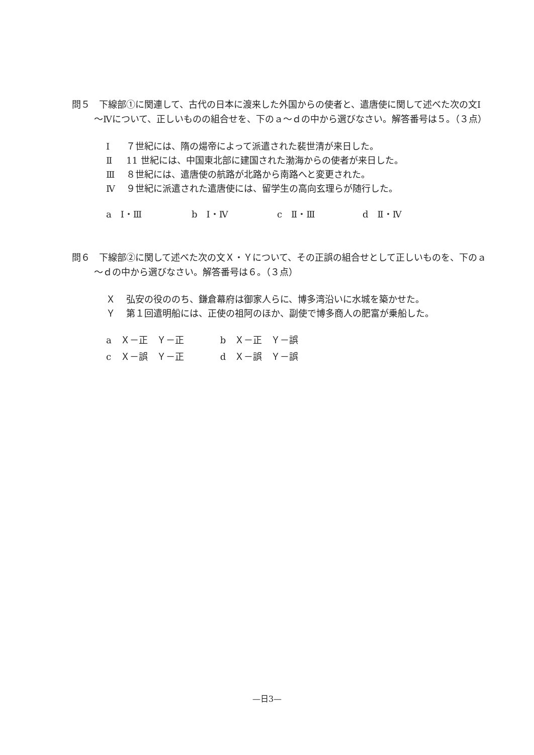問５　下線部①に関連して、古代の日本に渡来した外国からの使者と、遣唐使に関して述べた次の文Ⅰ～Ⅳについて、正しいものの組合せを、下のａ～ｄの中から選びなさい。解答番号は５。（３点）
Ⅰ ７世紀には、隋の煬帝によって派遣された裴世清が来日した。
Ⅱ 11 世紀には、中国東北部に建国された渤海からの使者が来日した。
Ⅲ ８世紀には、遣唐使の航路が北路から南路へと変更された。
Ⅳ ９世紀に派遣された遣唐使には、留学生の高向玄理らが随行した。
a　Ⅰ・Ⅲ b　Ⅰ・Ⅳ c　Ⅱ・Ⅲ d　Ⅱ・Ⅳ
問６　下線部②に関して述べた次の文Ｘ・Ｙについて、その正誤の組合せとして正しいものを、下のａ～ｄの中から選びなさい。解答番号は６。（３点）
Ｘ弘安の役ののち、鎌倉幕府は御家人らに、博多湾沿いに水城を築かせた。
Ｙ第１回遣明船には、正使の祖阿のほか、副使で博多商人の肥富が乗船した。
| a | Ｘ－正 | Ｙ－正 | b | Ｘ－正 | Ｙ－誤 |
| c | Ｘ－誤 | Ｙ－正 | d | Ｘ－誤 | Ｙ－誤 |
—日3—